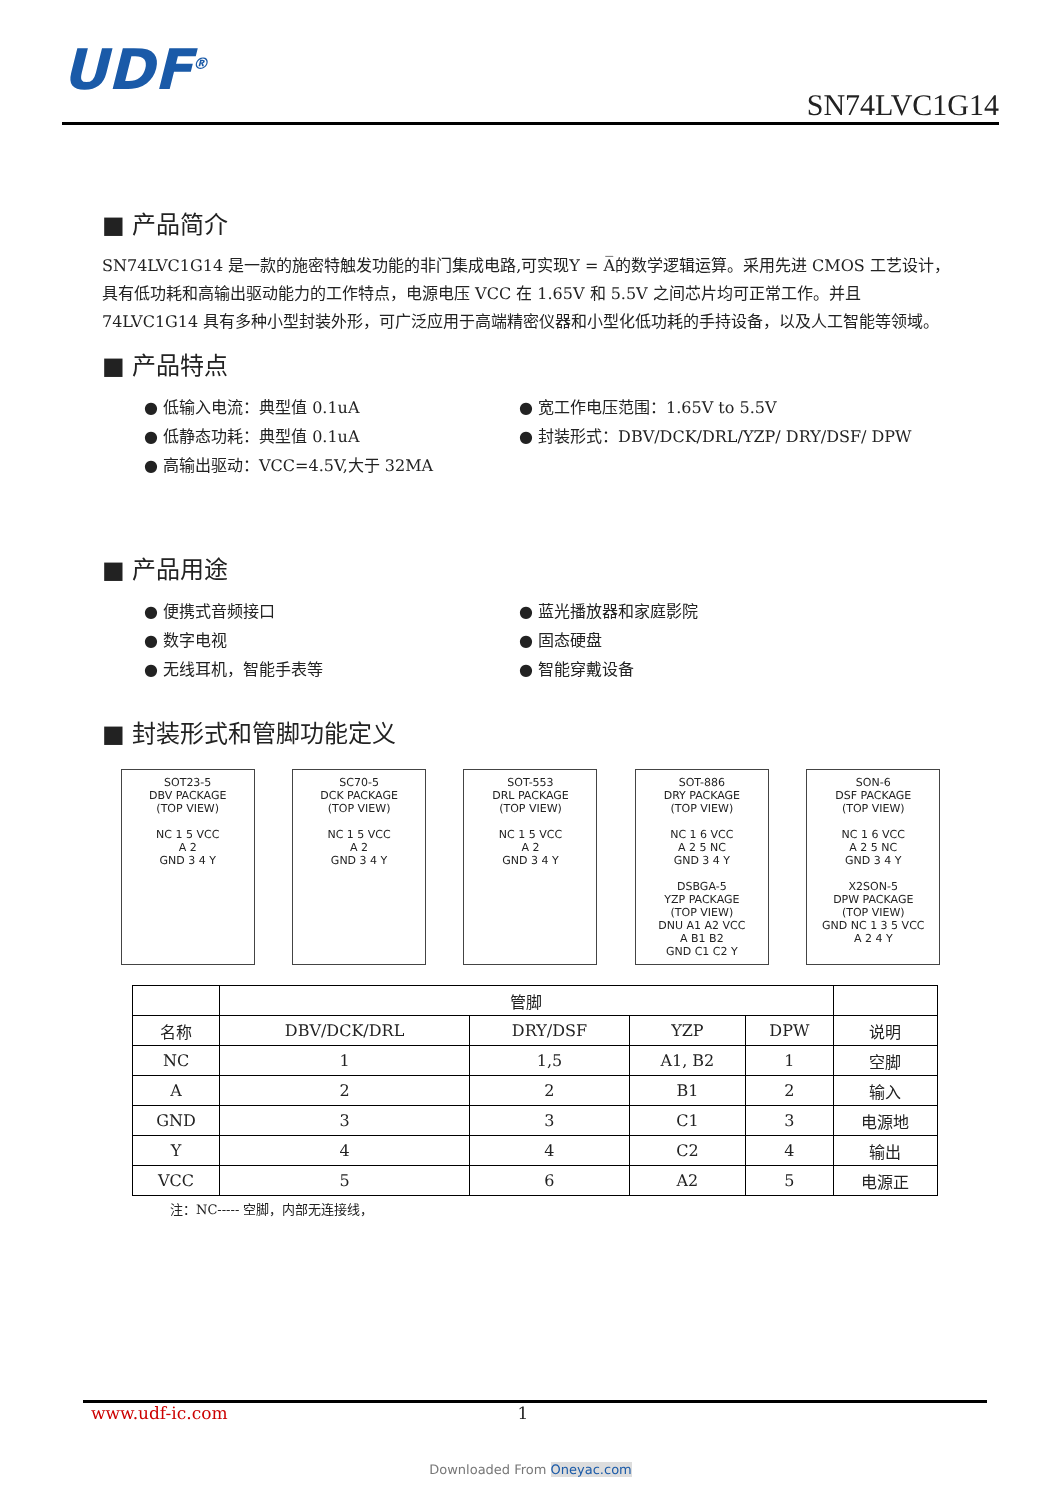UDF<sup>®</sup> SN74LVC1G14
■ 产品简介
SN74LVC1G14 是一款的施密特触发功能的非门集成电路,可实现Y = A̅的数学逻辑运算。采用先进 CMOS 工艺设计，具有低功耗和高输出驱动能力的工作特点，电源电压 VCC 在 1.65V 和 5.5V 之间芯片均可正常工作。并且 74LVC1G14 具有多种小型封装外形，可广泛应用于高端精密仪器和小型化低功耗的手持设备，以及人工智能等领域。
■ 产品特点
● 低输入电流：典型值 0.1uA ● 宽工作电压范围：1.65V to 5.5V ● 低静态功耗：典型值 0.1uA ● 封装形式：DBV/DCK/DRL/YZP/ DRY/DSF/ DPW ● 高输出驱动：VCC=4.5V,大于 32MA
■ 产品用途
● 便携式音频接口 ● 蓝光播放器和家庭影院 ● 数字电视 ● 固态硬盘 ● 无线耳机，智能手表等 ● 智能穿戴设备
■ 封装形式和管脚功能定义
SOT23-5
DBV PACKAGE
(TOP VIEW)
NC 1 5 VCC
A 2
GND 3 4 Y
SC70-5
DCK PACKAGE
(TOP VIEW)
NC 1 5 VCC
A 2
GND 3 4 Y
SOT-553
DRL PACKAGE
(TOP VIEW)
NC 1 5 VCC
A 2
GND 3 4 Y
SOT-886
DRY PACKAGE
(TOP VIEW)
NC 1 6 VCC
A 2 5 NC
GND 3 4 Y
DSBGA-5
YZP PACKAGE
(TOP VIEW)
DNU A1 A2 VCC
A B1 B2
GND C1 C2 Y
SON-6
DSF PACKAGE
(TOP VIEW)
NC 1 6 VCC
A 2 5 NC
GND 3 4 Y
X2SON-5
DPW PACKAGE
(TOP VIEW)
GND NC 1 3 5 VCC
A 2 4 Y
| | 管脚 | | | | |
| --- | --- | --- | --- | --- | --- |
| 名称 | DBV/DCK/DRL | DRY/DSF | YZP | DPW | 说明 |
| NC | 1 | 1,5 | A1, B2 | 1 | 空脚 |
| A | 2 | 2 | B1 | 2 | 输入 |
| GND | 3 | 3 | C1 | 3 | 电源地 |
| Y | 4 | 4 | C2 | 4 | 输出 |
| VCC | 5 | 6 | A2 | 5 | 电源正 |
注：NC----- 空脚，内部无连接线，
www.udf-ic.com 1
Downloaded From Oneyac.com